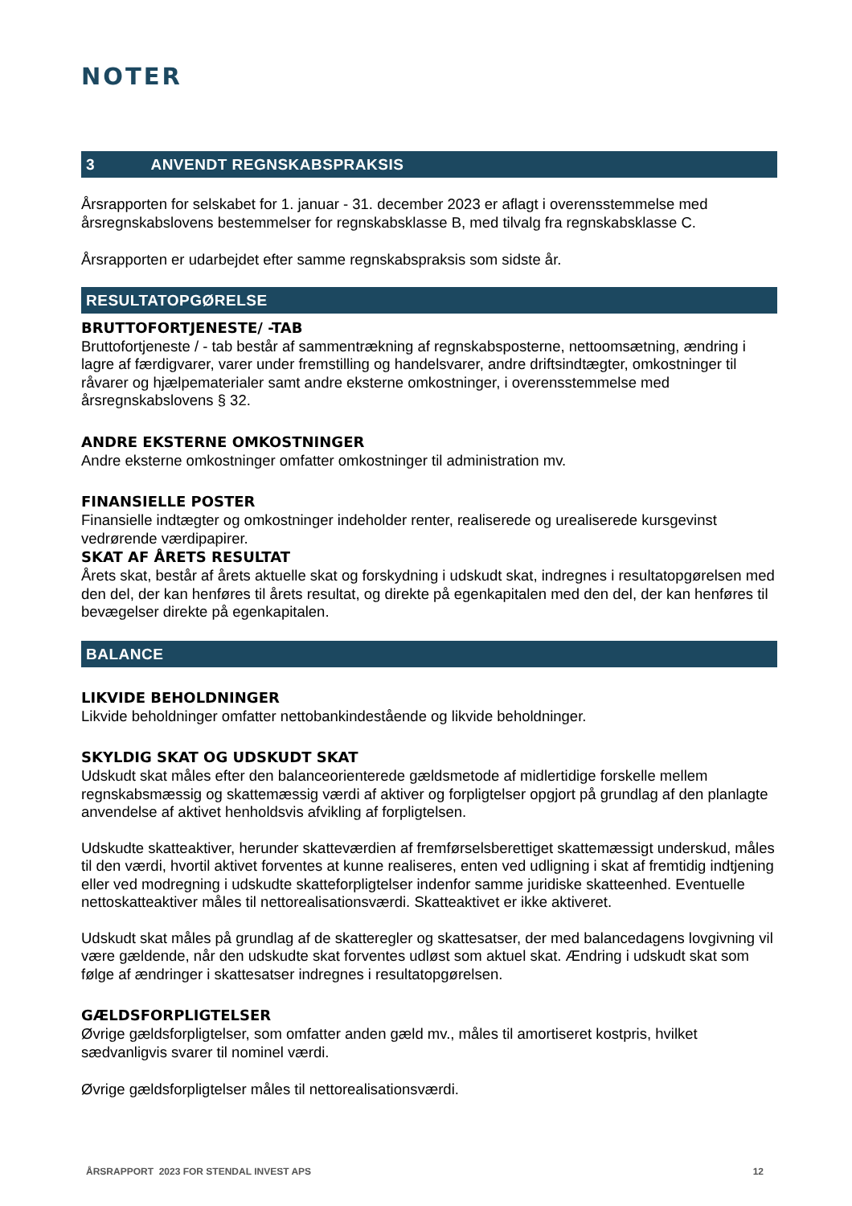NOTER
3 ANVENDT REGNSKABSPRAKSIS
Årsrapporten for selskabet for 1. januar - 31. december 2023 er aflagt i overensstemmelse med årsregnskabslovens bestemmelser for regnskabsklasse B, med tilvalg fra regnskabsklasse C.
Årsrapporten er udarbejdet efter samme regnskabspraksis som sidste år.
RESULTATOPGØRELSE
BRUTTOFORTJENESTE/ -TAB
Bruttofortjeneste / - tab består af sammentrækning af regnskabsposterne, nettoomsætning, ændring i lagre af færdigvarer, varer under fremstilling og handelsvarer, andre driftsindtægter, omkostninger til råvarer og hjælpematerialer samt andre eksterne omkostninger, i overensstemmelse med årsregnskabslovens § 32.
ANDRE EKSTERNE OMKOSTNINGER
Andre eksterne omkostninger omfatter omkostninger til administration mv.
FINANSIELLE POSTER
Finansielle indtægter og omkostninger indeholder renter, realiserede og urealiserede kursgevinst vedrørende værdipapirer.
SKAT AF ÅRETS RESULTAT
Årets skat, består af årets aktuelle skat og forskydning i udskudt skat, indregnes i resultatopgørelsen med den del, der kan henføres til årets resultat, og direkte på egenkapitalen med den del, der kan henføres til bevægelser direkte på egenkapitalen.
BALANCE
LIKVIDE BEHOLDNINGER
Likvide beholdninger omfatter nettobankindestående og likvide beholdninger.
SKYLDIG SKAT OG UDSKUDT SKAT
Udskudt skat måles efter den balanceorienterede gældsmetode af midlertidige forskelle mellem regnskabsmæssig og skattemæssig værdi af aktiver og forpligtelser opgjort på grundlag af den planlagte anvendelse af aktivet henholdsvis afvikling af forpligtelsen.
Udskudte skatteaktiver, herunder skatteværdien af fremførselsberettiget skattemæssigt underskud, måles til den værdi, hvortil aktivet forventes at kunne realiseres, enten ved udligning i skat af fremtidig indtjening eller ved modregning i udskudte skatteforpligtelser indenfor samme juridiske skatteenhed. Eventuelle nettoskatteaktiver måles til nettorealisationsværdi. Skatteaktivet er ikke aktiveret.
Udskudt skat måles på grundlag af de skatteregler og skattesatser, der med balancedagens lovgivning vil være gældende, når den udskudte skat forventes udløst som aktuel skat. Ændring i udskudt skat som følge af ændringer i skattesatser indregnes i resultatopgørelsen.
GÆLDSFORPLIGTELSER
Øvrige gældsforpligtelser, som omfatter anden gæld mv., måles til amortiseret kostpris, hvilket sædvanligvis svarer til nominel værdi.
Øvrige gældsforpligtelser måles til nettorealisationsværdi.
ÅRSRAPPORT 2023 FOR STENDAL INVEST APS 12